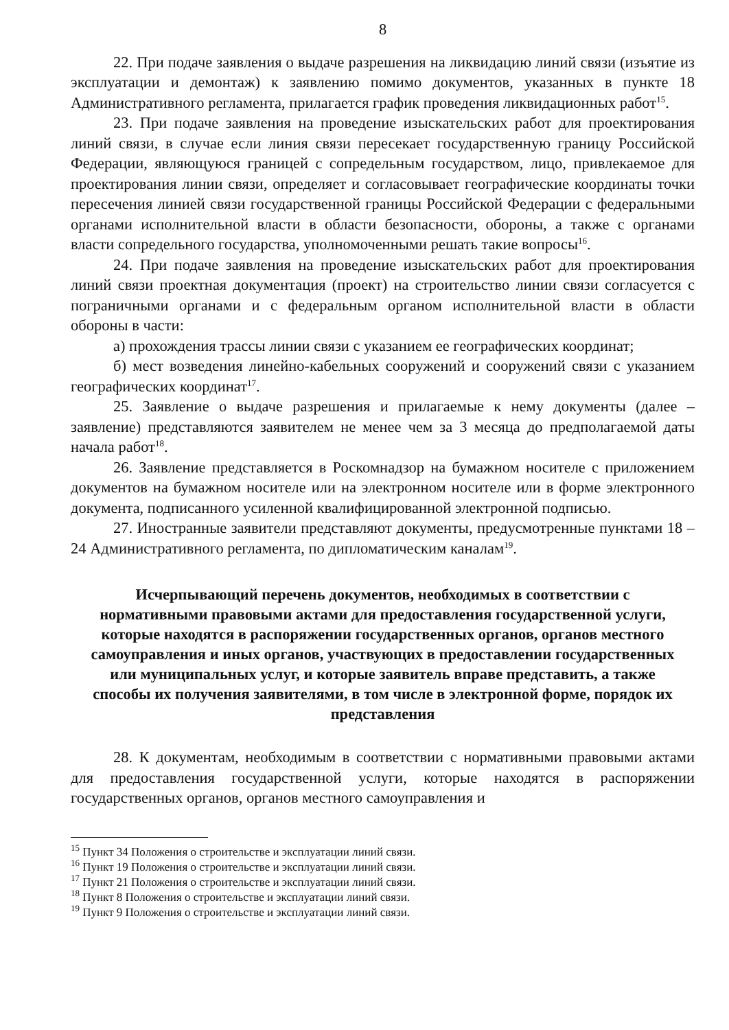8
22. При подаче заявления о выдаче разрешения на ликвидацию линий связи (изъятие из эксплуатации и демонтаж) к заявлению помимо документов, указанных в пункте 18 Административного регламента, прилагается график проведения ликвидационных работ<sup>15</sup>.
23. При подаче заявления на проведение изыскательских работ для проектирования линий связи, в случае если линия связи пересекает государственную границу Российской Федерации, являющуюся границей с сопредельным государством, лицо, привлекаемое для проектирования линии связи, определяет и согласовывает географические координаты точки пересечения линией связи государственной границы Российской Федерации с федеральными органами исполнительной власти в области безопасности, обороны, а также с органами власти сопредельного государства, уполномоченными решать такие вопросы<sup>16</sup>.
24. При подаче заявления на проведение изыскательских работ для проектирования линий связи проектная документация (проект) на строительство линии связи согласуется с пограничными органами и с федеральным органом исполнительной власти в области обороны в части:
а) прохождения трассы линии связи с указанием ее географических координат;
б) мест возведения линейно-кабельных сооружений и сооружений связи с указанием географических координат<sup>17</sup>.
25. Заявление о выдаче разрешения и прилагаемые к нему документы (далее – заявление) представляются заявителем не менее чем за 3 месяца до предполагаемой даты начала работ<sup>18</sup>.
26. Заявление представляется в Роскомнадзор на бумажном носителе с приложением документов на бумажном носителе или на электронном носителе или в форме электронного документа, подписанного усиленной квалифицированной электронной подписью.
27. Иностранные заявители представляют документы, предусмотренные пунктами 18 – 24 Административного регламента, по дипломатическим каналам<sup>19</sup>.
Исчерпывающий перечень документов, необходимых в соответствии с нормативными правовыми актами для предоставления государственной услуги, которые находятся в распоряжении государственных органов, органов местного самоуправления и иных органов, участвующих в предоставлении государственных или муниципальных услуг, и которые заявитель вправе представить, а также способы их получения заявителями, в том числе в электронной форме, порядок их представления
28. К документам, необходимым в соответствии с нормативными правовыми актами для предоставления государственной услуги, которые находятся в распоряжении государственных органов, органов местного самоуправления и
<sup>15</sup> Пункт 34 Положения о строительстве и эксплуатации линий связи.
<sup>16</sup> Пункт 19 Положения о строительстве и эксплуатации линий связи.
<sup>17</sup> Пункт 21 Положения о строительстве и эксплуатации линий связи.
<sup>18</sup> Пункт 8 Положения о строительстве и эксплуатации линий связи.
<sup>19</sup> Пункт 9 Положения о строительстве и эксплуатации линий связи.